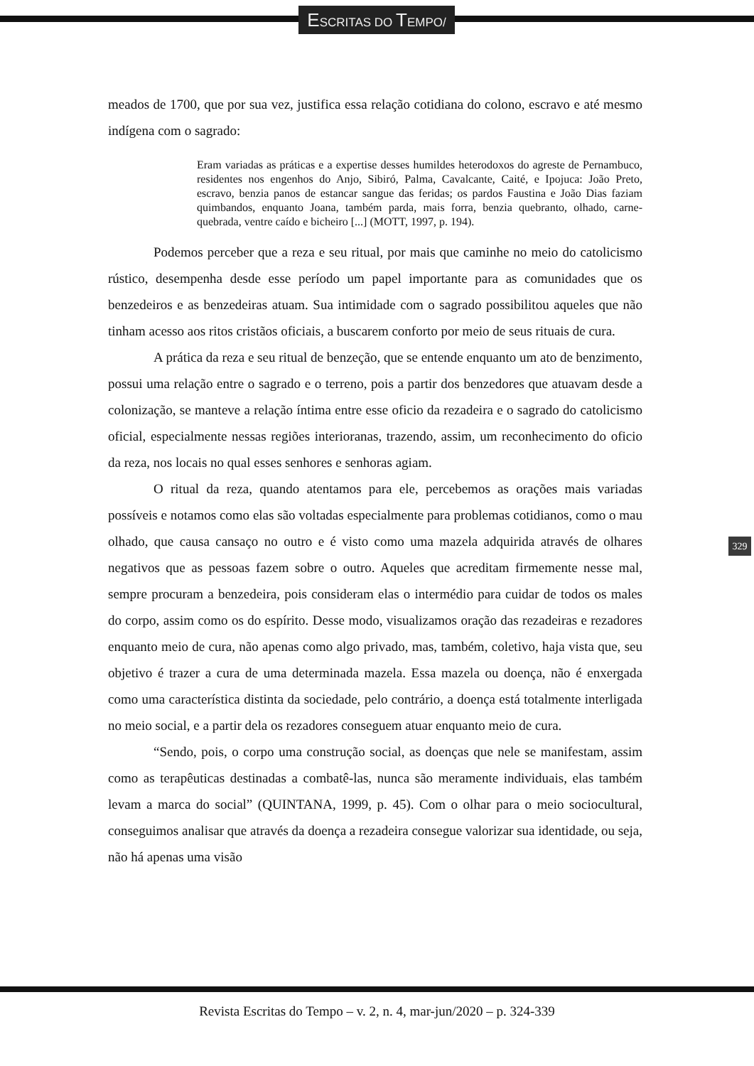ESCRITAS DO TEMPO/
meados de 1700, que por sua vez, justifica essa relação cotidiana do colono, escravo e até mesmo indígena com o sagrado:
Eram variadas as práticas e a expertise desses humildes heterodoxos do agreste de Pernambuco, residentes nos engenhos do Anjo, Sibiró, Palma, Cavalcante, Caité, e Ipojuca: João Preto, escravo, benzia panos de estancar sangue das feridas; os pardos Faustina e João Dias faziam quimbandos, enquanto Joana, também parda, mais forra, benzia quebranto, olhado, carne-quebrada, ventre caído e bicheiro [...] (MOTT, 1997, p. 194).
Podemos perceber que a reza e seu ritual, por mais que caminhe no meio do catolicismo rústico, desempenha desde esse período um papel importante para as comunidades que os benzedeiros e as benzedeiras atuam. Sua intimidade com o sagrado possibilitou aqueles que não tinham acesso aos ritos cristãos oficiais, a buscarem conforto por meio de seus rituais de cura.
A prática da reza e seu ritual de benzeção, que se entende enquanto um ato de benzimento, possui uma relação entre o sagrado e o terreno, pois a partir dos benzedores que atuavam desde a colonização, se manteve a relação íntima entre esse oficio da rezadeira e o sagrado do catolicismo oficial, especialmente nessas regiões interioranas, trazendo, assim, um reconhecimento do oficio da reza, nos locais no qual esses senhores e senhoras agiam.
O ritual da reza, quando atentamos para ele, percebemos as orações mais variadas possíveis e notamos como elas são voltadas especialmente para problemas cotidianos, como o mau olhado, que causa cansaço no outro e é visto como uma mazela adquirida através de olhares negativos que as pessoas fazem sobre o outro. Aqueles que acreditam firmemente nesse mal, sempre procuram a benzedeira, pois consideram elas o intermédio para cuidar de todos os males do corpo, assim como os do espírito. Desse modo, visualizamos oração das rezadeiras e rezadores enquanto meio de cura, não apenas como algo privado, mas, também, coletivo, haja vista que, seu objetivo é trazer a cura de uma determinada mazela. Essa mazela ou doença, não é enxergada como uma característica distinta da sociedade, pelo contrário, a doença está totalmente interligada no meio social, e a partir dela os rezadores conseguem atuar enquanto meio de cura.
“Sendo, pois, o corpo uma construção social, as doenças que nele se manifestam, assim como as terapêuticas destinadas a combatê-las, nunca são meramente individuais, elas também levam a marca do social” (QUINTANA, 1999, p. 45). Com o olhar para o meio sociocultural, conseguimos analisar que através da doença a rezadeira consegue valorizar sua identidade, ou seja, não há apenas uma visão
329
Revista Escritas do Tempo – v. 2, n. 4, mar-jun/2020 – p. 324-339